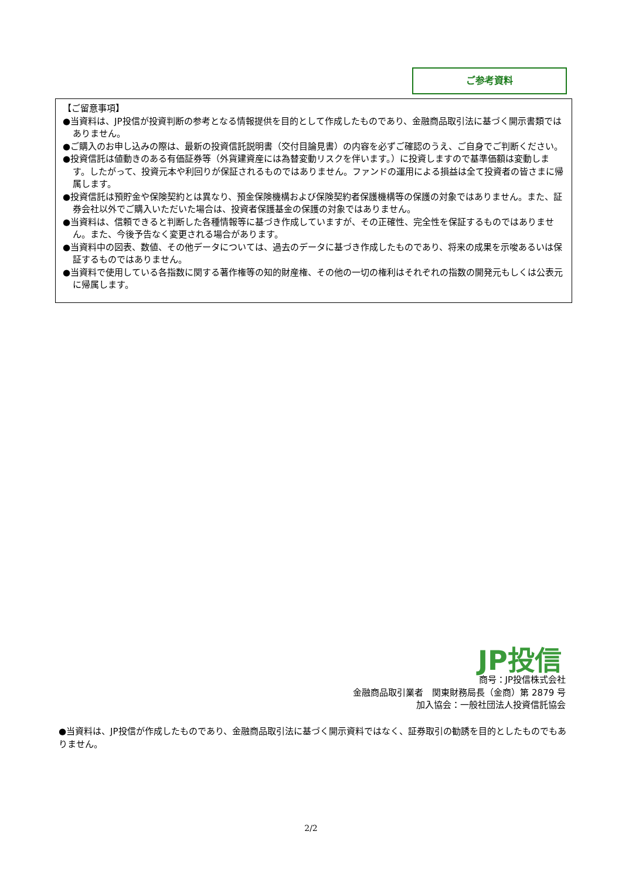ご参考資料
【ご留意事項】
●当資料は、JP投信が投資判断の参考となる情報提供を目的として作成したものであり、金融商品取引法に基づく開示書類ではありません。
●ご購入のお申し込みの際は、最新の投資信託説明書（交付目論見書）の内容を必ずご確認のうえ、ご自身でご判断ください。
●投資信託は値動きのある有価証券等（外貨建資産には為替変動リスクを伴います。）に投資しますので基準価額は変動します。したがって、投資元本や利回りが保証されるものではありません。ファンドの運用による損益は全て投資者の皆さまに帰属します。
●投資信託は預貯金や保険契約とは異なり、預金保険機構および保険契約者保護機構等の保護の対象ではありません。また、証券会社以外でご購入いただいた場合は、投資者保護基金の保護の対象ではありません。
●当資料は、信頼できると判断した各種情報等に基づき作成していますが、その正確性、完全性を保証するものではありません。また、今後予告なく変更される場合があります。
●当資料中の図表、数値、その他データについては、過去のデータに基づき作成したものであり、将来の成果を示唆あるいは保証するものではありません。
●当資料で使用している各指数に関する著作権等の知的財産権、その他の一切の権利はそれぞれの指数の開発元もしくは公表元に帰属します。
JP投信
商号：JP投信株式会社
金融商品取引業者　関東財務局長（金商）第 2879 号
加入協会：一般社団法人投資信託協会
●当資料は、JP投信が作成したものであり、金融商品取引法に基づく開示資料ではなく、証券取引の勧誘を目的としたものでもありません。
2/2